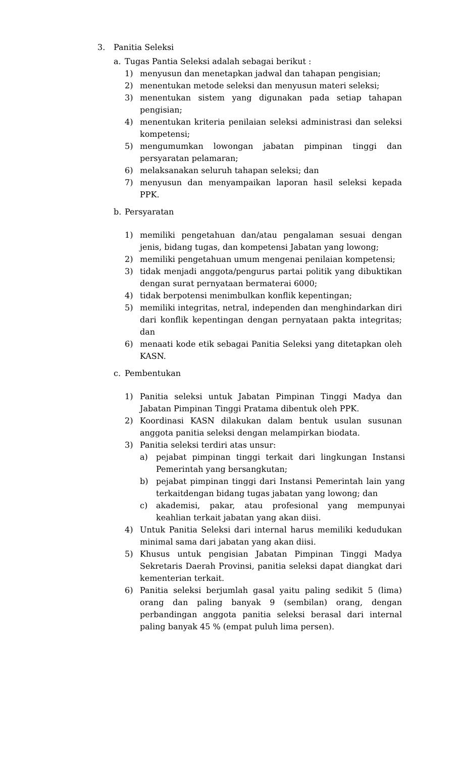3. Panitia Seleksi
a. Tugas Pantia Seleksi adalah sebagai berikut :
1) menyusun dan menetapkan jadwal dan tahapan pengisian;
2) menentukan metode seleksi dan menyusun materi seleksi;
3) menentukan sistem yang digunakan pada setiap tahapan pengisian;
4) menentukan kriteria penilaian seleksi administrasi dan seleksi kompetensi;
5) mengumumkan lowongan jabatan pimpinan tinggi dan persyaratan pelamaran;
6) melaksanakan seluruh tahapan seleksi; dan
7) menyusun dan menyampaikan laporan hasil seleksi kepada PPK.
b. Persyaratan
1) memiliki pengetahuan dan/atau pengalaman sesuai dengan jenis, bidang tugas, dan kompetensi Jabatan yang lowong;
2) memiliki pengetahuan umum mengenai penilaian kompetensi;
3) tidak menjadi anggota/pengurus partai politik yang dibuktikan dengan surat pernyataan bermaterai 6000;
4) tidak berpotensi menimbulkan konflik kepentingan;
5) memiliki integritas, netral, independen dan menghindarkan diri dari konflik kepentingan dengan pernyataan pakta integritas; dan
6) menaati kode etik sebagai Panitia Seleksi yang ditetapkan oleh KASN.
c. Pembentukan
1) Panitia seleksi untuk Jabatan Pimpinan Tinggi Madya dan Jabatan Pimpinan Tinggi Pratama dibentuk oleh PPK.
2) Koordinasi KASN dilakukan dalam bentuk usulan susunan anggota panitia seleksi dengan melampirkan biodata.
3) Panitia seleksi terdiri atas unsur:
a) pejabat pimpinan tinggi terkait dari lingkungan Instansi Pemerintah yang bersangkutan;
b) pejabat pimpinan tinggi dari Instansi Pemerintah lain yang terkaitdengan bidang tugas jabatan yang lowong; dan
c) akademisi, pakar, atau profesional yang mempunyai keahlian terkait jabatan yang akan diisi.
4) Untuk Panitia Seleksi dari internal harus memiliki kedudukan minimal sama dari jabatan yang akan diisi.
5) Khusus untuk pengisian Jabatan Pimpinan Tinggi Madya Sekretaris Daerah Provinsi, panitia seleksi dapat diangkat dari kementerian terkait.
6) Panitia seleksi berjumlah gasal yaitu paling sedikit 5 (lima) orang dan paling banyak 9 (sembilan) orang, dengan perbandingan anggota panitia seleksi berasal dari internal paling banyak 45 % (empat puluh lima persen).